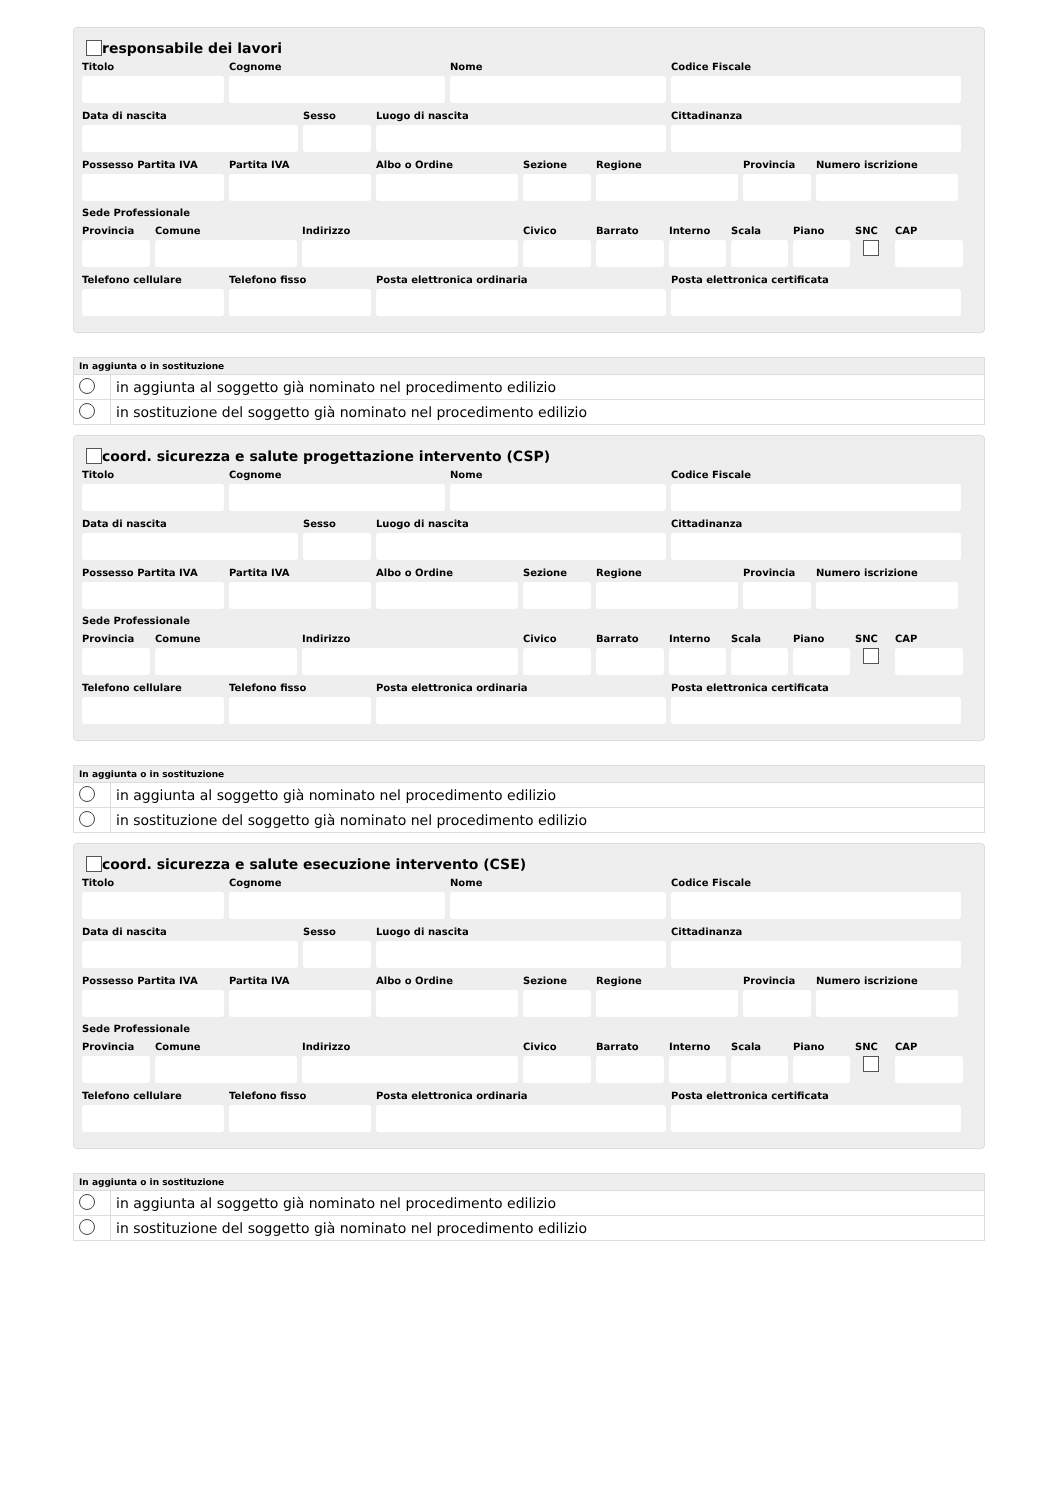responsabile dei lavori
Titolo Cognome Nome Codice Fiscale
Data di nascita Sesso Luogo di nascita Cittadinanza
Possesso Partita IVA
Partita IVA Albo o Ordine Sezione Regione Provincia
Numero iscrizione
Sede Professionale
Provincia
Comune Indirizzo Civico Barrato Interno
Scala Piano SNC CAP
Telefono cellulare
Telefono fisso Posta elettronica ordinaria Posta elettronica certificata
| In aggiunta o in sostituzione | |
| --- | --- |
| | in aggiunta al soggetto già nominato nel procedimento edilizio |
| | in sostituzione del soggetto già nominato nel procedimento edilizio |
coord. sicurezza e salute progettazione intervento (CSP)
Titolo Cognome Nome Codice Fiscale
Data di nascita Sesso Luogo di nascita Cittadinanza
Possesso Partita IVA
Partita IVA Albo o Ordine Sezione Regione Provincia
Numero iscrizione
Sede Professionale
Provincia
Comune Indirizzo Civico Barrato Interno
Scala Piano SNC CAP
Telefono cellulare
Telefono fisso Posta elettronica ordinaria Posta elettronica certificata
| In aggiunta o in sostituzione | |
| --- | --- |
| | in aggiunta al soggetto già nominato nel procedimento edilizio |
| | in sostituzione del soggetto già nominato nel procedimento edilizio |
coord. sicurezza e salute esecuzione intervento (CSE)
Titolo Cognome Nome Codice Fiscale
Data di nascita Sesso Luogo di nascita Cittadinanza
Possesso Partita IVA
Partita IVA Albo o Ordine Sezione Regione Provincia
Numero iscrizione
Sede Professionale
Provincia
Comune Indirizzo Civico Barrato Interno
Scala Piano SNC CAP
Telefono cellulare
Telefono fisso Posta elettronica ordinaria Posta elettronica certificata
| In aggiunta o in sostituzione | |
| --- | --- |
| | in aggiunta al soggetto già nominato nel procedimento edilizio |
| | in sostituzione del soggetto già nominato nel procedimento edilizio |